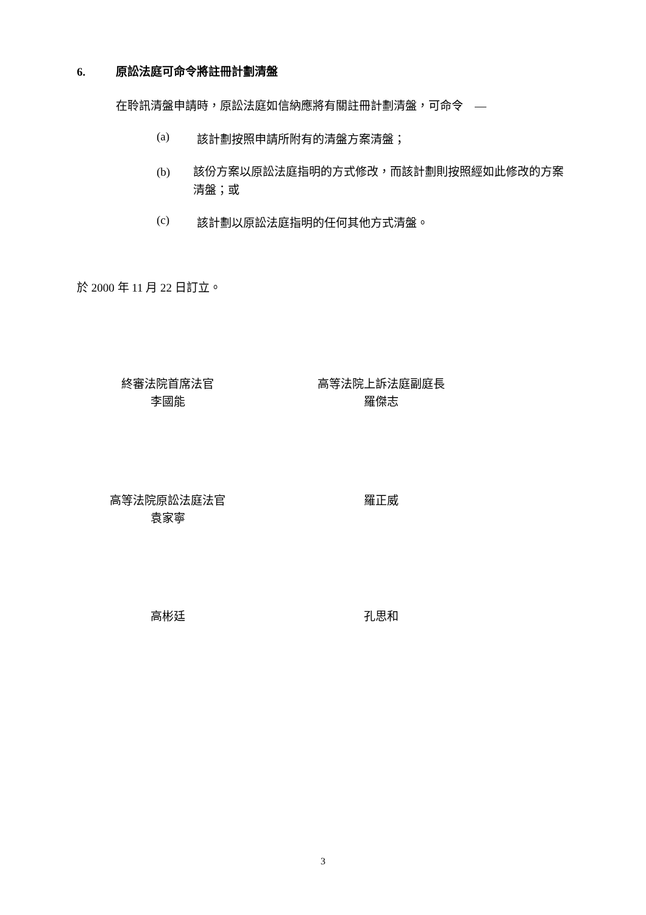6. 原訟法庭可命令將註冊計劃清盤
在聆訊清盤申請時，原訟法庭如信納應將有關註冊計劃清盤，可命令　—
(a) 該計劃按照申請所附有的清盤方案清盤；
(b) 該份方案以原訟法庭指明的方式修改，而該計劃則按照經如此修改的方案清盤；或
(c) 該計劃以原訟法庭指明的任何其他方式清盤。
於 2000 年 11 月 22 日訂立。
終審法院首席法官
李國能
高等法院上訴法庭副庭長
羅傑志
高等法院原訟法庭法官
袁家寧
羅正威
高彬廷 孔思和
3